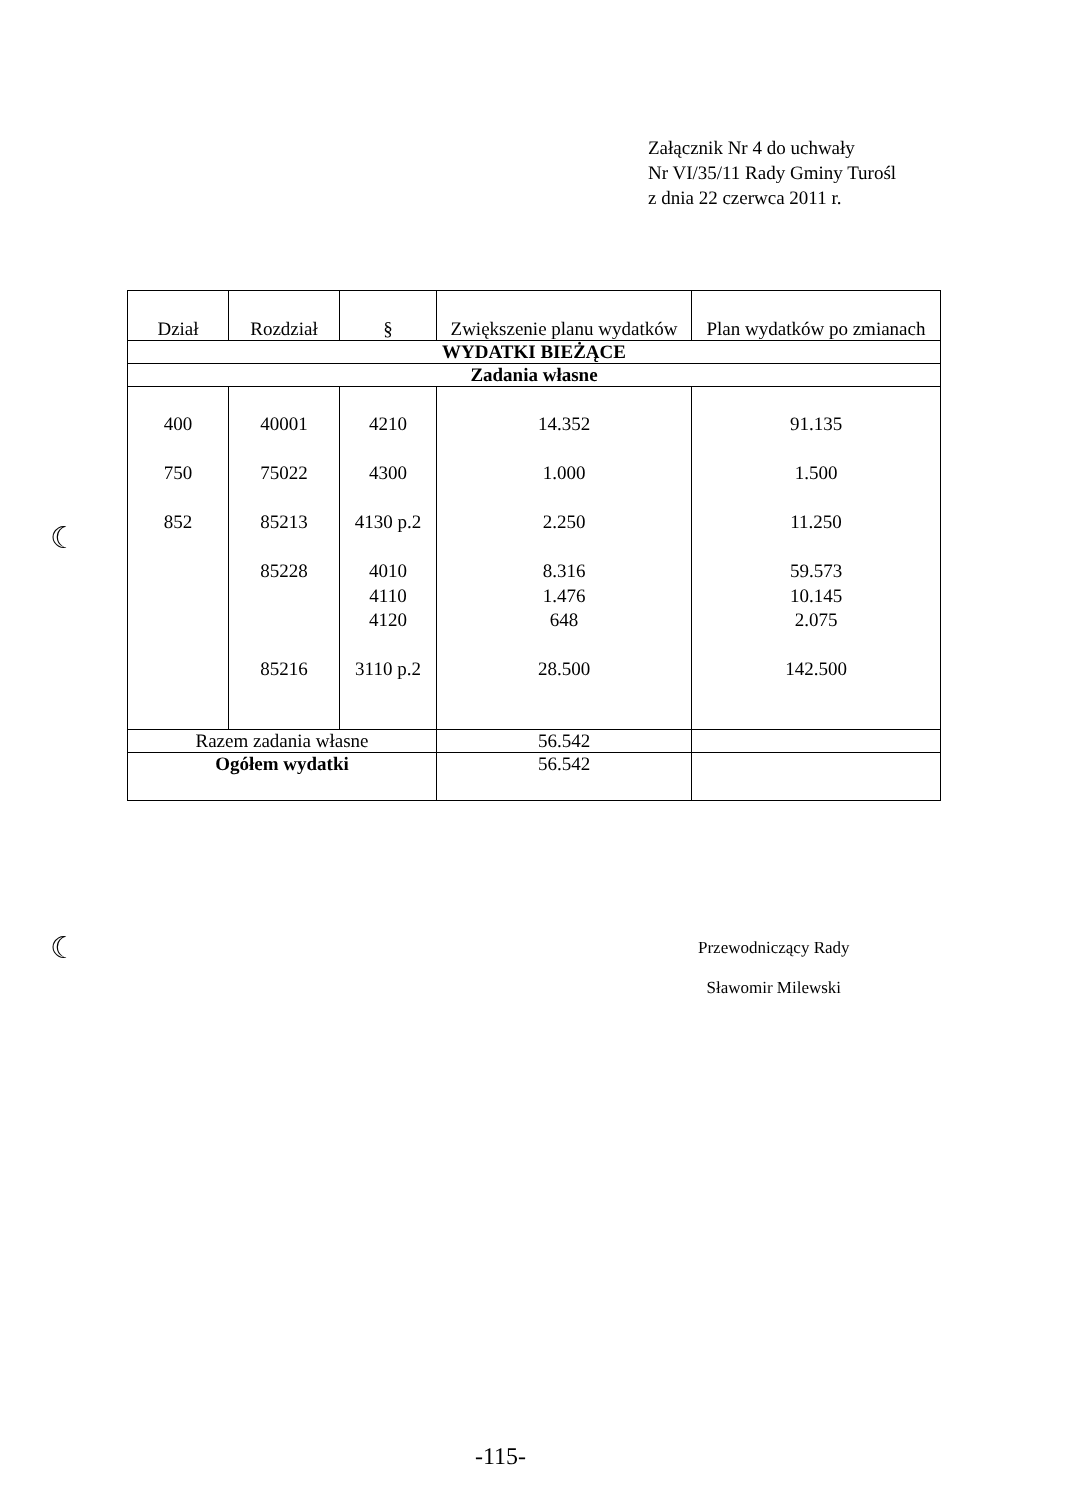Załącznik Nr 4 do uchwały
Nr VI/35/11 Rady Gminy Turośl
z dnia 22 czerwca 2011 r.
| Dział | Rozdział | § | Zwiększenie planu wydatków | Plan wydatków po zmianach |
| --- | --- | --- | --- | --- |
| WYDATKI BIEŻĄCE | | | | |
| Zadania własne | | | | |
| 400 750 852 | 40001 75022 85213 85228 85216 | 4210 4300 4130 p.2 4010 4110 4120 3110 p.2 | 14.352 1.000 2.250 8.316 1.476 648 28.500 | 91.135 1.500 11.250 59.573 10.145 2.075 142.500 |
| Razem zadania własne | | | 56.542 | |
| Ogółem wydatki | | | 56.542 | |
☾
☾
Przewodniczący Rady
Sławomir Milewski
-115-